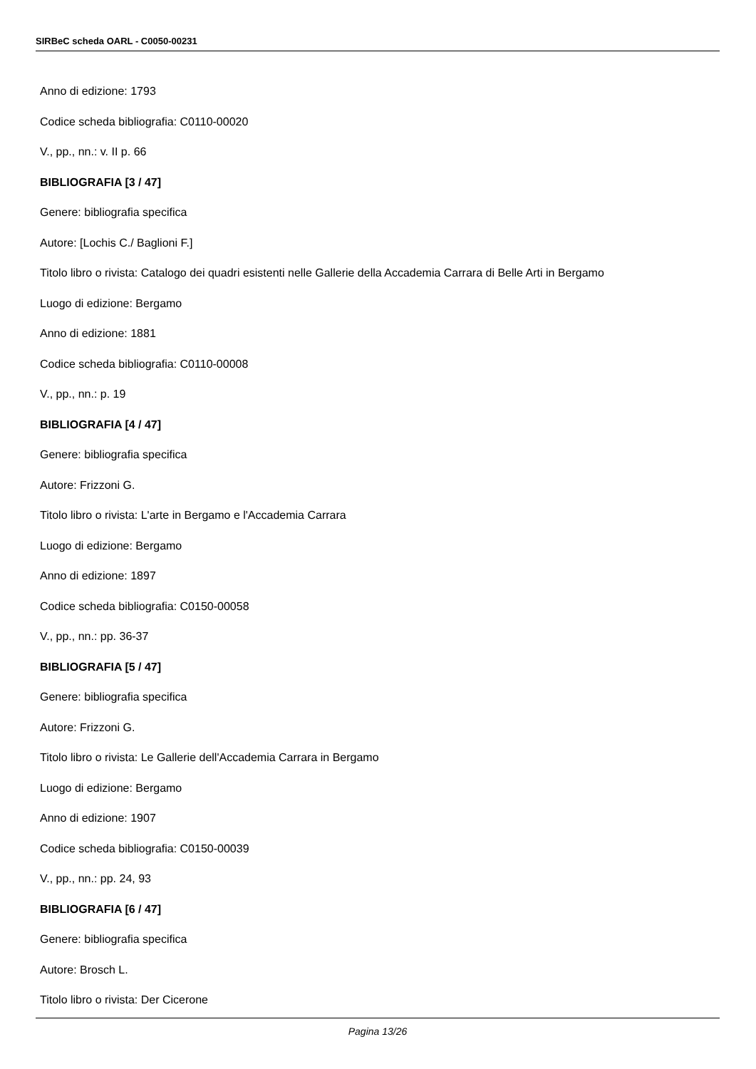SIRBeC scheda OARL - C0050-00231
Anno di edizione: 1793
Codice scheda bibliografia: C0110-00020
V., pp., nn.: v. II p. 66
BIBLIOGRAFIA [3 / 47]
Genere: bibliografia specifica
Autore: [Lochis C./ Baglioni F.]
Titolo libro o rivista: Catalogo dei quadri esistenti nelle Gallerie della Accademia Carrara di Belle Arti in Bergamo
Luogo di edizione: Bergamo
Anno di edizione: 1881
Codice scheda bibliografia: C0110-00008
V., pp., nn.: p. 19
BIBLIOGRAFIA [4 / 47]
Genere: bibliografia specifica
Autore: Frizzoni G.
Titolo libro o rivista: L'arte in Bergamo e l'Accademia Carrara
Luogo di edizione: Bergamo
Anno di edizione: 1897
Codice scheda bibliografia: C0150-00058
V., pp., nn.: pp. 36-37
BIBLIOGRAFIA [5 / 47]
Genere: bibliografia specifica
Autore: Frizzoni G.
Titolo libro o rivista: Le Gallerie dell'Accademia Carrara in Bergamo
Luogo di edizione: Bergamo
Anno di edizione: 1907
Codice scheda bibliografia: C0150-00039
V., pp., nn.: pp. 24, 93
BIBLIOGRAFIA [6 / 47]
Genere: bibliografia specifica
Autore: Brosch L.
Titolo libro o rivista: Der Cicerone
Pagina 13/26